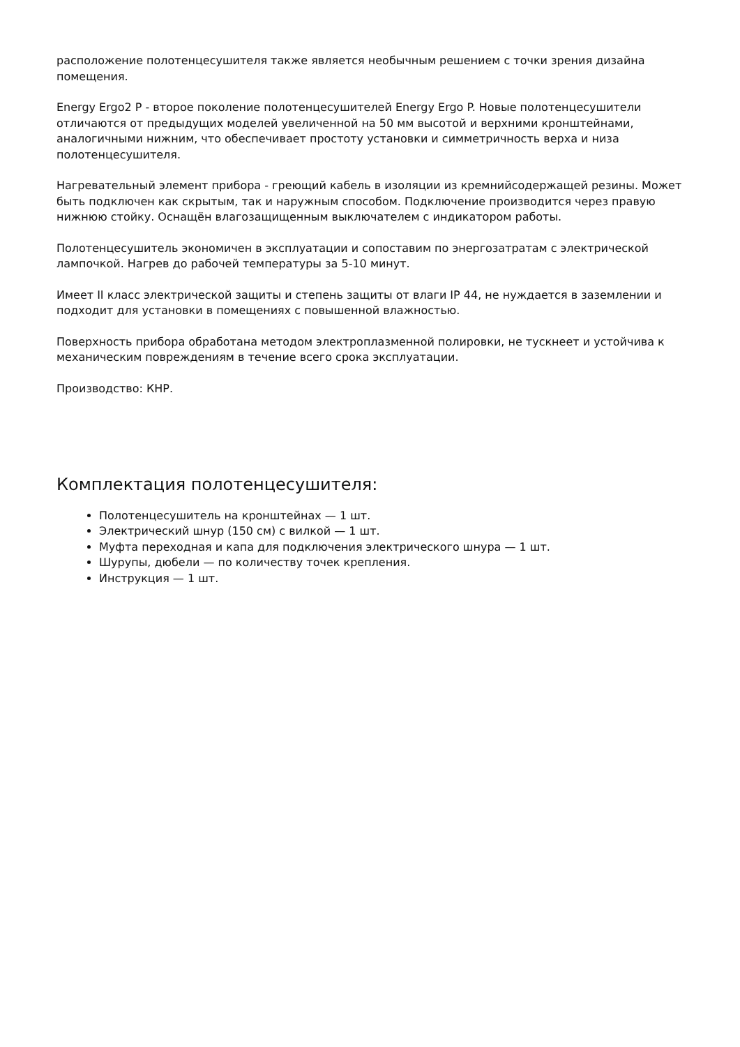расположение полотенцесушителя также является необычным решением с точки зрения дизайна помещения.
Energy Ergo2 P - второе поколение полотенцесушителей Energy Ergo P. Новые полотенцесушители отличаются от предыдущих моделей увеличенной на 50 мм высотой и верхними кронштейнами, аналогичными нижним, что обеспечивает простоту установки и симметричность верха и низа полотенцесушителя.
Нагревательный элемент прибора - греющий кабель в изоляции из кремнийсодержащей резины. Может быть подключен как скрытым, так и наружным способом. Подключение производится через правую нижнюю стойку. Оснащён влагозащищенным выключателем с индикатором работы.
Полотенцесушитель экономичен в эксплуатации и сопоставим по энергозатратам с электрической лампочкой. Нагрев до рабочей температуры за 5-10 минут.
Имеет II класс электрической защиты и степень защиты от влаги IP 44, не нуждается в заземлении и подходит для установки в помещениях с повышенной влажностью.
Поверхность прибора обработана методом электроплазменной полировки, не тускнеет и устойчива к механическим повреждениям в течение всего срока эксплуатации.
Производство: КНР.
Комплектация полотенцесушителя:
Полотенцесушитель на кронштейнах — 1 шт.
Электрический шнур (150 см) с вилкой — 1 шт.
Муфта переходная и капа для подключения электрического шнура — 1 шт.
Шурупы, дюбели — по количеству точек крепления.
Инструкция — 1 шт.